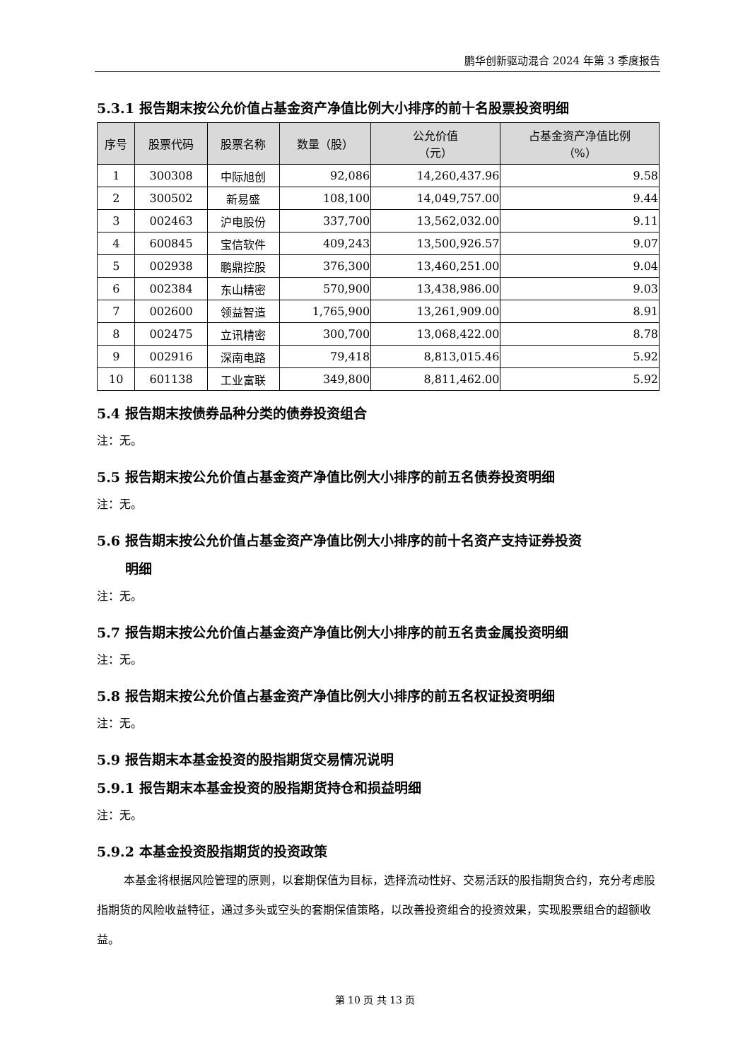鹏华创新驱动混合 2024 年第 3 季度报告
5.3.1 报告期末按公允价值占基金资产净值比例大小排序的前十名股票投资明细
| 序号 | 股票代码 | 股票名称 | 数量（股） | 公允价值 （元） | 占基金资产净值比例 （%） |
| --- | --- | --- | --- | --- | --- |
| 1 | 300308 | 中际旭创 | 92,086 | 14,260,437.96 | 9.58 |
| 2 | 300502 | 新易盛 | 108,100 | 14,049,757.00 | 9.44 |
| 3 | 002463 | 沪电股份 | 337,700 | 13,562,032.00 | 9.11 |
| 4 | 600845 | 宝信软件 | 409,243 | 13,500,926.57 | 9.07 |
| 5 | 002938 | 鹏鼎控股 | 376,300 | 13,460,251.00 | 9.04 |
| 6 | 002384 | 东山精密 | 570,900 | 13,438,986.00 | 9.03 |
| 7 | 002600 | 领益智造 | 1,765,900 | 13,261,909.00 | 8.91 |
| 8 | 002475 | 立讯精密 | 300,700 | 13,068,422.00 | 8.78 |
| 9 | 002916 | 深南电路 | 79,418 | 8,813,015.46 | 5.92 |
| 10 | 601138 | 工业富联 | 349,800 | 8,811,462.00 | 5.92 |
5.4 报告期末按债券品种分类的债券投资组合
注：无。
5.5 报告期末按公允价值占基金资产净值比例大小排序的前五名债券投资明细
注：无。
5.6 报告期末按公允价值占基金资产净值比例大小排序的前十名资产支持证券投资
明细
注：无。
5.7 报告期末按公允价值占基金资产净值比例大小排序的前五名贵金属投资明细
注：无。
5.8 报告期末按公允价值占基金资产净值比例大小排序的前五名权证投资明细
注：无。
5.9 报告期末本基金投资的股指期货交易情况说明
5.9.1 报告期末本基金投资的股指期货持仓和损益明细
注：无。
5.9.2 本基金投资股指期货的投资政策
本基金将根据风险管理的原则，以套期保值为目标，选择流动性好、交易活跃的股指期货合约，充分考虑股指期货的风险收益特征，通过多头或空头的套期保值策略，以改善投资组合的投资效果，实现股票组合的超额收益。
第 10 页 共 13 页